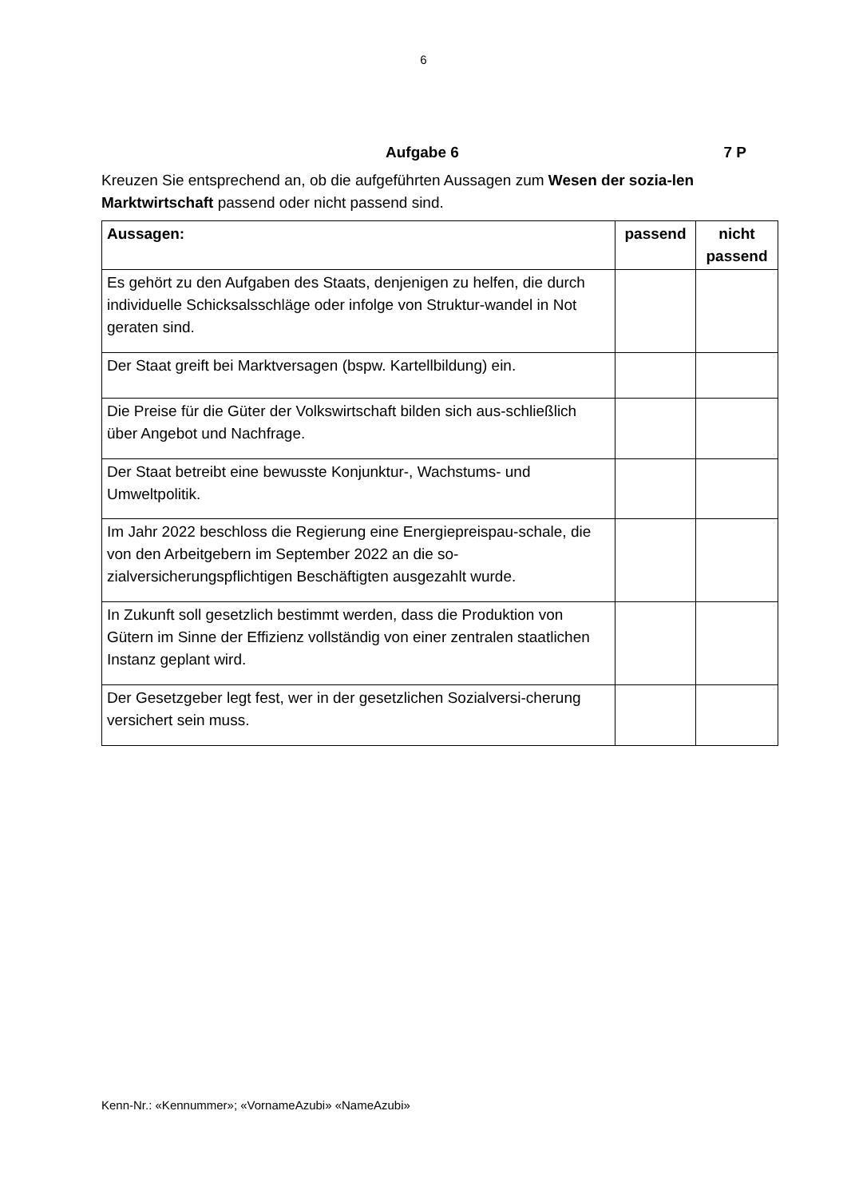6
Aufgabe 6 7 P
Kreuzen Sie entsprechend an, ob die aufgeführten Aussagen zum Wesen der sozia-len Marktwirtschaft passend oder nicht passend sind.
| Aussagen: | passend | nicht passend |
| --- | --- | --- |
| Es gehört zu den Aufgaben des Staats, denjenigen zu helfen, die durch individuelle Schicksalsschläge oder infolge von Struktur-wandel in Not geraten sind. | | |
| Der Staat greift bei Marktversagen (bspw. Kartellbildung) ein. | | |
| Die Preise für die Güter der Volkswirtschaft bilden sich aus-schließlich über Angebot und Nachfrage. | | |
| Der Staat betreibt eine bewusste Konjunktur-, Wachstums- und Umweltpolitik. | | |
| Im Jahr 2022 beschloss die Regierung eine Energiepreispau-schale, die von den Arbeitgebern im September 2022 an die so-zialversicherungspflichtigen Beschäftigten ausgezahlt wurde. | | |
| In Zukunft soll gesetzlich bestimmt werden, dass die Produktion von Gütern im Sinne der Effizienz vollständig von einer zentralen staatlichen Instanz geplant wird. | | |
| Der Gesetzgeber legt fest, wer in der gesetzlichen Sozialversi-cherung versichert sein muss. | | |
Kenn-Nr.: «Kennummer»; «VornameAzubi» «NameAzubi»